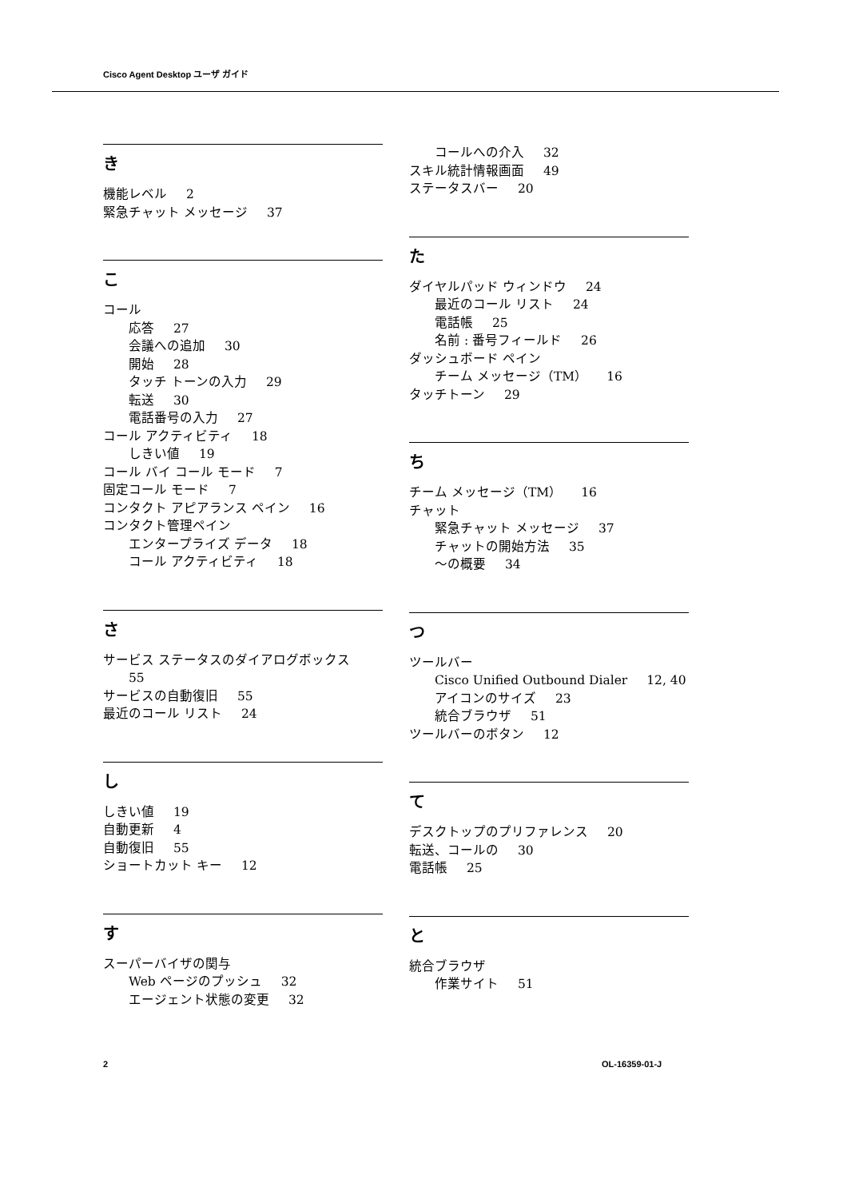Cisco Agent Desktop ユーザ ガイド
き
機能レベル 2
緊急チャット メッセージ 37
こ
コール
応答 27
会議への追加 30
開始 28
タッチ トーンの入力 29
転送 30
電話番号の入力 27
コール アクティビティ 18
しきい値 19
コール バイ コール モード 7
固定コール モード 7
コンタクト アピアランス ペイン 16
コンタクト管理ペイン
エンタープライズ データ 18
コール アクティビティ 18
さ
サービス ステータスのダイアログボックス
55
サービスの自動復旧 55
最近のコール リスト 24
し
しきい値 19
自動更新 4
自動復旧 55
ショートカット キー 12
す
スーパーバイザの関与
Web ページのプッシュ 32
エージェント状態の変更 32
コールへの介入 32
スキル統計情報画面 49
ステータスバー 20
た
ダイヤルパッド ウィンドウ 24
最近のコール リスト 24
電話帳 25
名前 : 番号フィールド 26
ダッシュボード ペイン
チーム メッセージ（TM） 16
タッチトーン 29
ち
チーム メッセージ（TM） 16
チャット
緊急チャット メッセージ 37
チャットの開始方法 35
～の概要 34
つ
ツールバー
Cisco Unified Outbound Dialer 12, 40
アイコンのサイズ 23
統合ブラウザ 51
ツールバーのボタン 12
て
デスクトップのプリファレンス 20
転送、コールの 30
電話帳 25
と
統合ブラウザ
作業サイト 51
2 OL-16359-01-J